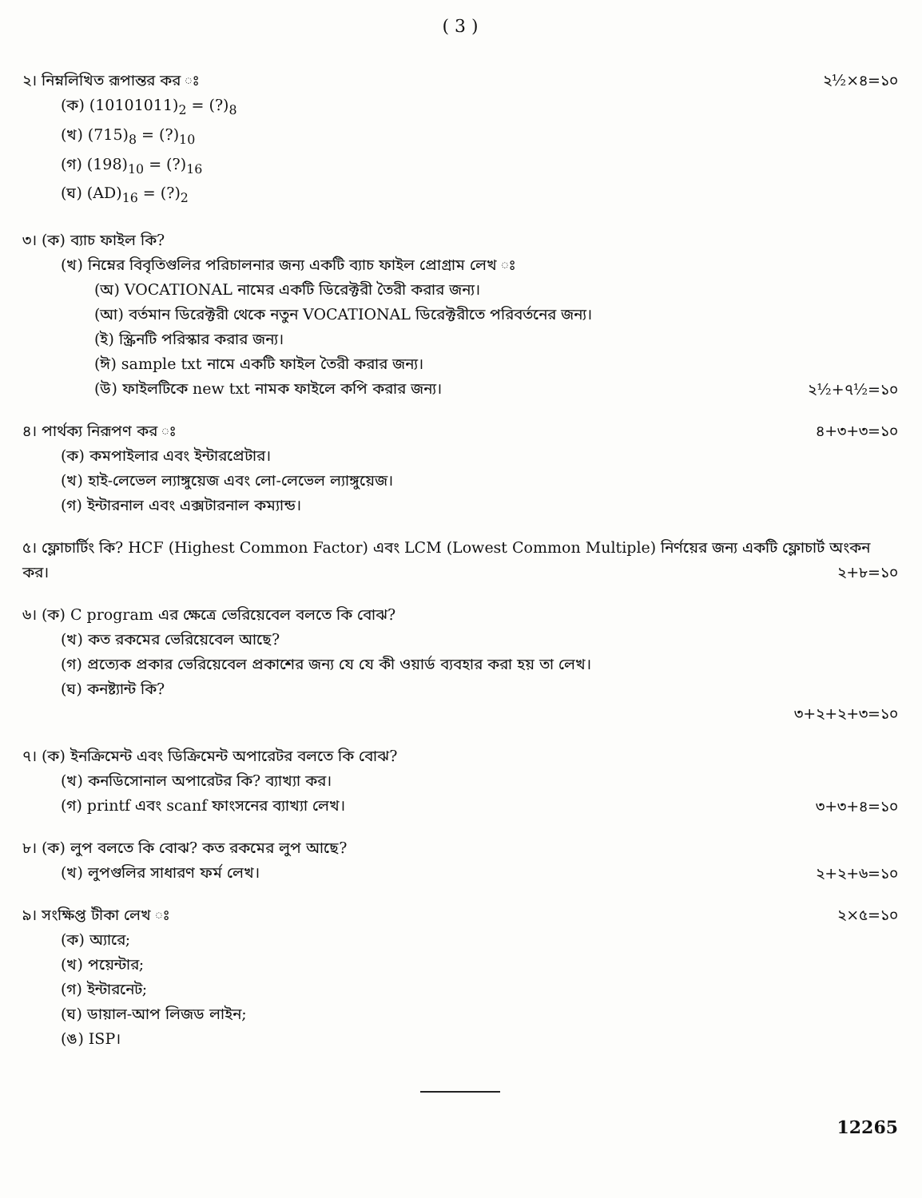( 3 )
২। নিম্নলিখিত রূপান্তর কর ঃ
(ক) (10101011)<sub>2</sub> = (?)<sub>8</sub>
(খ) (715)<sub>8</sub> = (?)<sub>10</sub>
(গ) (198)<sub>10</sub> = (?)<sub>16</sub>
(ঘ) (AD)<sub>16</sub> = (?)<sub>2</sub>
২½×৪=১০
৩। (ক) ব্যাচ ফাইল কি?
(খ) নিম্নের বিবৃতিগুলির পরিচালনার জন্য একটি ব্যাচ ফাইল প্রোগ্রাম লেখ ঃ
(অ) VOCATIONAL নামের একটি ডিরেক্টরী তৈরী করার জন্য।
(আ) বর্তমান ডিরেক্টরী থেকে নতুন VOCATIONAL ডিরেক্টরীতে পরিবর্তনের জন্য।
(ই) স্ক্রিনটি পরিস্কার করার জন্য।
(ঈ) sample txt নামে একটি ফাইল তৈরী করার জন্য।
(উ) ফাইলটিকে new txt নামক ফাইলে কপি করার জন্য।
২½+৭½=১০
৪। পার্থক্য নিরূপণ কর ঃ
(ক) কমপাইলার এবং ইন্টারপ্রেটার।
(খ) হাই-লেভেল ল্যাঙ্গুয়েজ এবং লো-লেভেল ল্যাঙ্গুয়েজ।
(গ) ইন্টারনাল এবং এক্সটারনাল কম্যান্ড।
৪+৩+৩=১০
৫। ফ্লোচার্টিং কি? HCF (Highest Common Factor) এবং LCM (Lowest Common Multiple) নির্ণয়ের জন্য একটি ফ্লোচার্ট অংকন কর। ২+৮=১০
৬। (ক) C program এর ক্ষেত্রে ভেরিয়েবেল বলতে কি বোঝ?
(খ) কত রকমের ভেরিয়েবেল আছে?
(গ) প্রত্যেক প্রকার ভেরিয়েবেল প্রকাশের জন্য যে যে কী ওয়ার্ড ব্যবহার করা হয় তা লেখ।
(ঘ) কনষ্ট্যান্ট কি?
৩+২+২+৩=১০
৭। (ক) ইনক্রিমেন্ট এবং ডিক্রিমেন্ট অপারেটর বলতে কি বোঝ?
(খ) কনডিসোনাল অপারেটর কি? ব্যাখ্যা কর।
(গ) printf এবং scanf ফাংসনের ব্যাখ্যা লেখ।
৩+৩+৪=১০
৮। (ক) লুপ বলতে কি বোঝ? কত রকমের লুপ আছে?
(খ) লুপগুলির সাধারণ ফর্ম লেখ।
২+২+৬=১০
৯। সংক্ষিপ্ত টীকা লেখ ঃ
(ক) অ্যারে;
(খ) পয়েন্টার;
(গ) ইন্টারনেট;
(ঘ) ডায়াল-আপ লিজড লাইন;
(ঙ) ISP।
২×৫=১০
12265